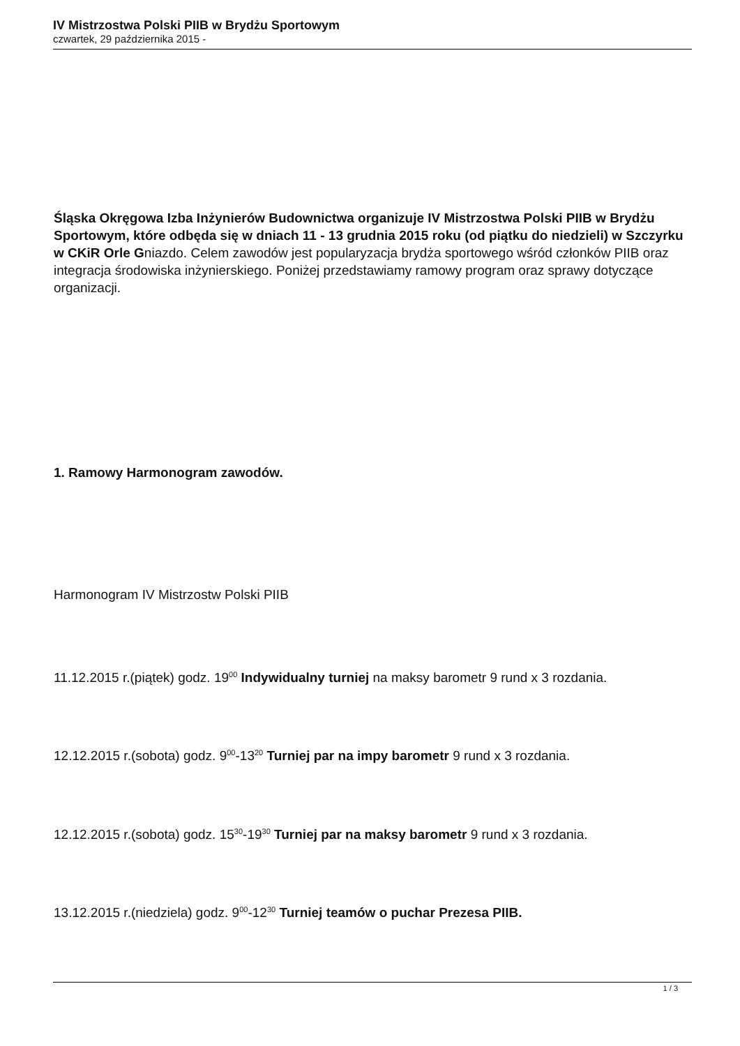IV Mistrzostwa Polski PIIB w Brydżu Sportowym
czwartek, 29 października 2015 -
Śląska Okręgowa Izba Inżynierów Budownictwa organizuje IV Mistrzostwa Polski PIIB w Brydżu Sportowym, które odbęda się w dniach 11 - 13 grudnia 2015 roku (od piątku do niedzieli) w Szczyrku w CKiR Orle Gniazdo. Celem zawodów jest popularyzacja brydża sportowego wśród członków PIIB oraz integracja środowiska inżynierskiego. Poniżej przedstawiamy ramowy program oraz sprawy dotyczące organizacji.
1. Ramowy Harmonogram zawodów.
Harmonogram IV Mistrzostw Polski PIIB
11.12.2015 r.(piątek) godz. 19<sup>00</sup> Indywidualny turniej na maksy barometr 9 rund x 3 rozdania.
12.12.2015 r.(sobota) godz. 9<sup>00</sup>-13<sup>20</sup> Turniej par na impy barometr 9 rund x 3 rozdania.
12.12.2015 r.(sobota) godz. 15<sup>30</sup>-19<sup>30</sup> Turniej par na maksy barometr 9 rund x 3 rozdania.
13.12.2015 r.(niedziela) godz. 9<sup>00</sup>-12<sup>30</sup> Turniej teamów o puchar Prezesa PIIB.
1 / 3